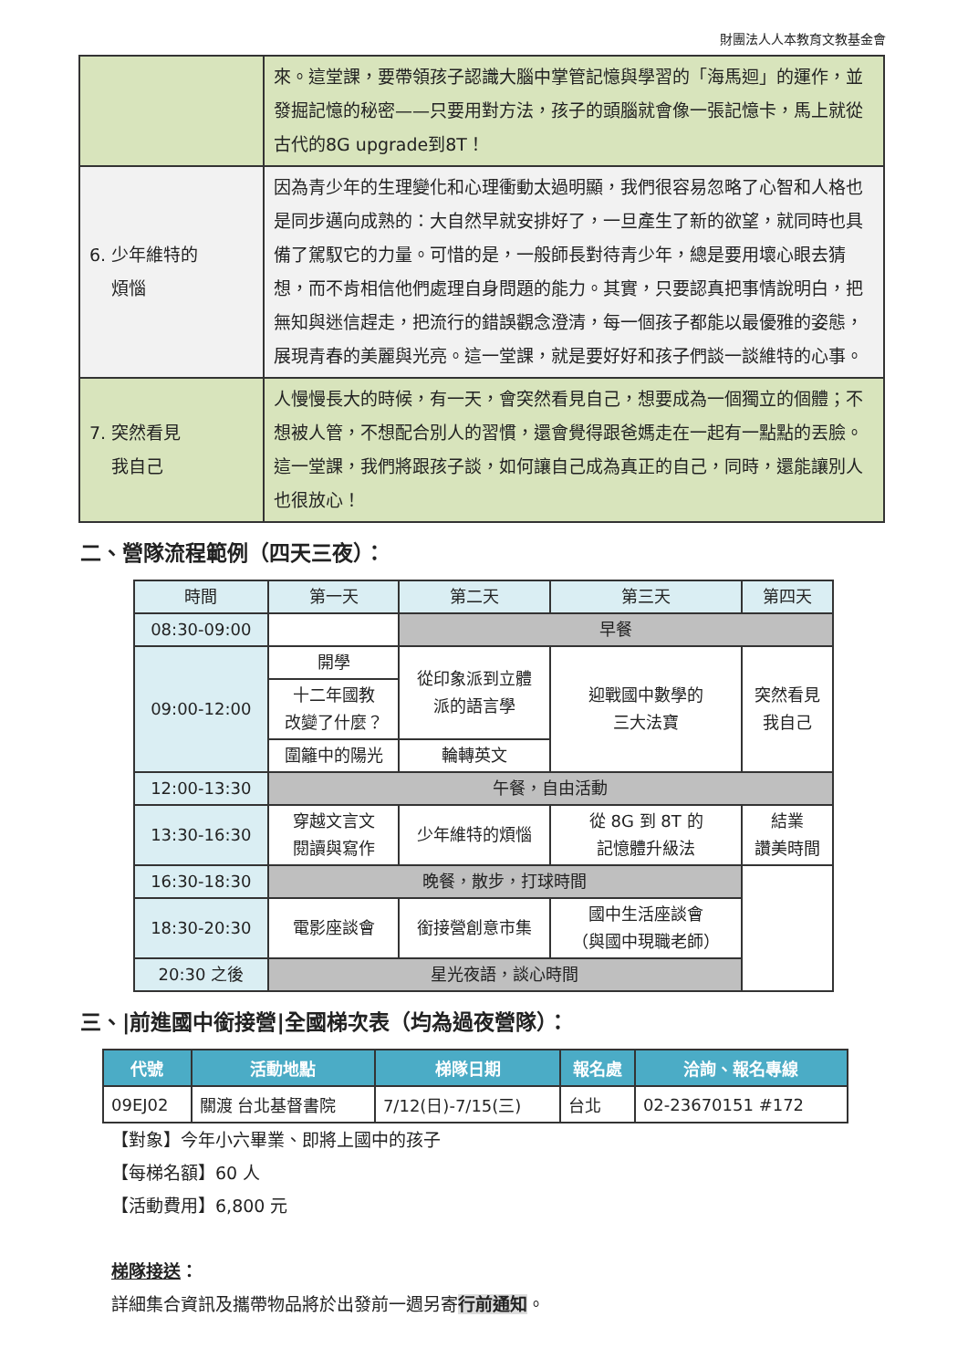財團法人人本教育文教基金會
| | 來。這堂課，要帶領孩子認識大腦中掌管記憶與學習的「海馬迴」的運作，並發掘記憶的秘密——只要用對方法，孩子的頭腦就會像一張記憶卡，馬上就從古代的8G upgrade到8T！ |
| 6. 少年維特的 煩惱 | 因為青少年的生理變化和心理衝動太過明顯，我們很容易忽略了心智和人格也是同步邁向成熟的：大自然早就安排好了，一旦產生了新的欲望，就同時也具備了駕馭它的力量。可惜的是，一般師長對待青少年，總是要用壞心眼去猜想，而不肯相信他們處理自身問題的能力。其實，只要認真把事情說明白，把無知與迷信趕走，把流行的錯誤觀念澄清，每一個孩子都能以最優雅的姿態，展現青春的美麗與光亮。這一堂課，就是要好好和孩子們談一談維特的心事。 |
| 7. 突然看見 我自己 | 人慢慢長大的時候，有一天，會突然看見自己，想要成為一個獨立的個體；不想被人管，不想配合別人的習慣，還會覺得跟爸媽走在一起有一點點的丟臉。這一堂課，我們將跟孩子談，如何讓自己成為真正的自己，同時，還能讓別人也很放心！ |
二、營隊流程範例（四天三夜）：
| 時間 | 第一天 | 第二天 | 第三天 | 第四天 |
| --- | --- | --- | --- | --- |
| 08:30-09:00 | | 早餐 | | |
| 09:00-12:00 | 開學 | 從印象派到立體 派的語言學 | 迎戰國中數學的 三大法寶 | 突然看見 我自己 |
| | 十二年國教 改變了什麼？ | | | |
| | 圍籬中的陽光 | 輪轉英文 | | |
| 12:00-13:30 | 午餐，自由活動 | | | |
| 13:30-16:30 | 穿越文言文 閱讀與寫作 | 少年維特的煩惱 | 從 8G 到 8T 的 記憶體升級法 | 結業 讚美時間 |
| 16:30-18:30 | 晚餐，散步，打球時間 | | | |
| 18:30-20:30 | 電影座談會 | 銜接營創意市集 | 國中生活座談會 （與國中現職老師） | |
| 20:30 之後 | 星光夜語，談心時間 | | | |
三、|前進國中銜接營|全國梯次表（均為過夜營隊）：
| 代號 | 活動地點 | 梯隊日期 | 報名處 | 洽詢、報名專線 |
| --- | --- | --- | --- | --- |
| 09EJ02 | 關渡 台北基督書院 | 7/12(日)-7/15(三) | 台北 | 02-23670151 #172 |
【對象】今年小六畢業、即將上國中的孩子
【每梯名額】60 人
【活動費用】6,800 元
梯隊接送：
詳細集合資訊及攜帶物品將於出發前一週另寄行前通知。